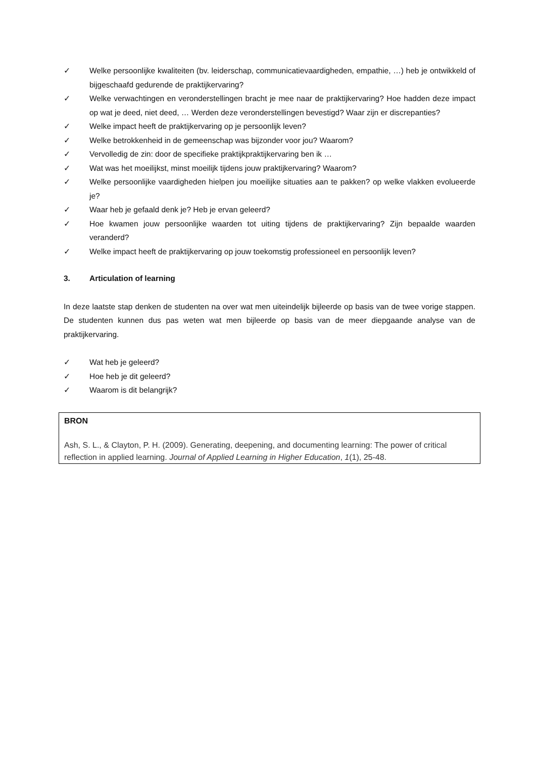✓ Welke persoonlijke kwaliteiten (bv. leiderschap, communicatievaardigheden, empathie, …) heb je ontwikkeld of bijgeschaafd gedurende de praktijkervaring?
✓ Welke verwachtingen en veronderstellingen bracht je mee naar de praktijkervaring? Hoe hadden deze impact op wat je deed, niet deed, … Werden deze veronderstellingen bevestigd? Waar zijn er discrepanties?
✓ Welke impact heeft de praktijkervaring op je persoonlijk leven?
✓ Welke betrokkenheid in de gemeenschap was bijzonder voor jou? Waarom?
✓ Vervolledig de zin: door de specifieke praktijkpraktijkervaring ben ik …
✓ Wat was het moeilijkst, minst moeilijk tijdens jouw praktijkervaring? Waarom?
✓ Welke persoonlijke vaardigheden hielpen jou moeilijke situaties aan te pakken? op welke vlakken evolueerde je?
✓ Waar heb je gefaald denk je? Heb je ervan geleerd?
✓ Hoe kwamen jouw persoonlijke waarden tot uiting tijdens de praktijkervaring? Zijn bepaalde waarden veranderd?
✓ Welke impact heeft de praktijkervaring op jouw toekomstig professioneel en persoonlijk leven?
3. Articulation of learning
In deze laatste stap denken de studenten na over wat men uiteindelijk bijleerde op basis van de twee vorige stappen. De studenten kunnen dus pas weten wat men bijleerde op basis van de meer diepgaande analyse van de praktijkervaring.
✓ Wat heb je geleerd?
✓ Hoe heb je dit geleerd?
✓ Waarom is dit belangrijk?
BRON
Ash, S. L., & Clayton, P. H. (2009). Generating, deepening, and documenting learning: The power of critical reflection in applied learning. Journal of Applied Learning in Higher Education, 1(1), 25-48.